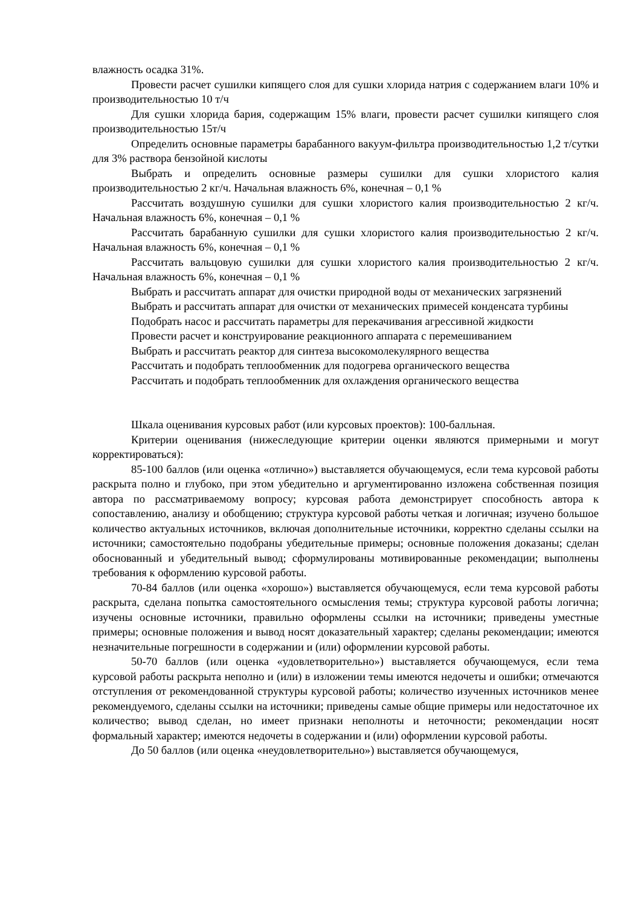влажность осадка 31%.
Провести расчет сушилки кипящего слоя для сушки хлорида натрия с содержанием влаги 10% и производительностью 10 т/ч
Для сушки хлорида бария, содержащим 15% влаги, провести расчет сушилки кипящего слоя производительностью 15т/ч
Определить основные параметры барабанного вакуум-фильтра производительностью 1,2 т/сутки для 3% раствора бензойной кислоты
Выбрать и определить основные размеры сушилки для сушки хлористого калия производительностью 2 кг/ч. Начальная влажность 6%, конечная – 0,1 %
Рассчитать воздушную сушилки для сушки хлористого калия производительностью 2 кг/ч. Начальная влажность 6%, конечная – 0,1 %
Рассчитать барабанную сушилки для сушки хлористого калия производительностью 2 кг/ч. Начальная влажность 6%, конечная – 0,1 %
Рассчитать вальцовую сушилки для сушки хлористого калия производительностью 2 кг/ч. Начальная влажность 6%, конечная – 0,1 %
Выбрать и рассчитать аппарат для очистки природной воды от механических загрязнений
Выбрать и рассчитать аппарат для очистки от механических примесей конденсата турбины
Подобрать насос и рассчитать параметры для перекачивания агрессивной жидкости
Провести расчет и конструирование реакционного аппарата с перемешиванием
Выбрать и рассчитать реактор для синтеза высокомолекулярного вещества
Рассчитать и подобрать теплообменник для подогрева органического вещества
Рассчитать и подобрать теплообменник для охлаждения органического вещества
Шкала оценивания курсовых работ (или курсовых проектов): 100-балльная.
Критерии оценивания (нижеследующие критерии оценки являются примерными и могут корректироваться):
85-100 баллов (или оценка «отлично») выставляется обучающемуся, если тема курсовой работы раскрыта полно и глубоко, при этом убедительно и аргументированно изложена собственная позиция автора по рассматриваемому вопросу; курсовая работа демонстрирует способность автора к сопоставлению, анализу и обобщению; структура курсовой работы четкая и логичная; изучено большое количество актуальных источников, включая дополнительные источники, корректно сделаны ссылки на источники; самостоятельно подобраны убедительные примеры; основные положения доказаны; сделан обоснованный и убедительный вывод; сформулированы мотивированные рекомендации; выполнены требования к оформлению курсовой работы.
70-84 баллов (или оценка «хорошо») выставляется обучающемуся, если тема курсовой работы раскрыта, сделана попытка самостоятельного осмысления темы; структура курсовой работы логична; изучены основные источники, правильно оформлены ссылки на источники; приведены уместные примеры; основные положения и вывод носят доказательный характер; сделаны рекомендации; имеются незначительные погрешности в содержании и (или) оформлении курсовой работы.
50-70 баллов (или оценка «удовлетворительно») выставляется обучающемуся, если тема курсовой работы раскрыта неполно и (или) в изложении темы имеются недочеты и ошибки; отмечаются отступления от рекомендованной структуры курсовой работы; количество изученных источников менее рекомендуемого, сделаны ссылки на источники; приведены самые общие примеры или недостаточное их количество; вывод сделан, но имеет признаки неполноты и неточности; рекомендации носят формальный характер; имеются недочеты в содержании и (или) оформлении курсовой работы.
До 50 баллов (или оценка «неудовлетворительно») выставляется обучающемуся,